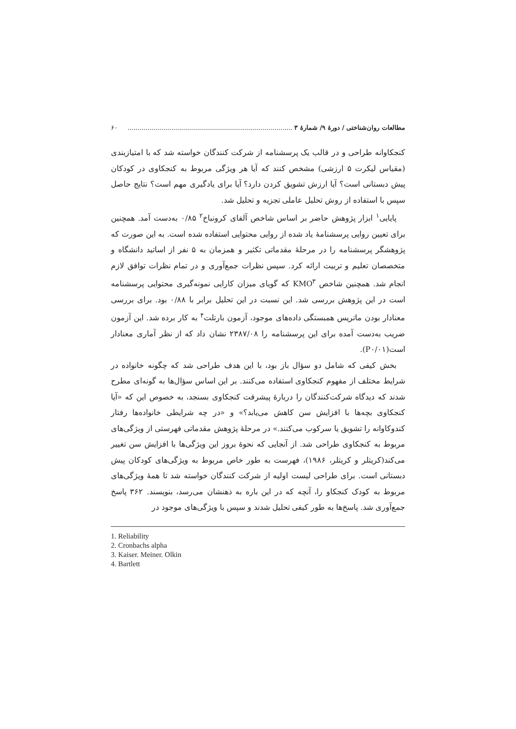مطالعات روان‌شناختی / دورۀ ۹/ شمارۀ ۳ .................................................................................. ۶۰
کنجکاوانه طراحی و در قالب یک پرسشنامه از شرکت کنندگان خواسته شد که با امتیازبندی (مقیاس لیکرت ۵ ارزشی) مشخص کنند که آیا هر ویژگی مربوط به کنجکاوی در کودکان پیش دبستانی است؟ آیا ارزش تشویق کردن دارد؟ آیا برای یادگیری مهم است؟ نتایج حاصل سپس با استفاده از روش تحلیل عاملی تجزیه و تحلیل شد.
پایایی<sup>۱</sup> ابزار پژوهش حاضر بر اساس شاخص آلفای کرونباخ<sup>۲</sup> ۰/۸۵ به‌دست آمد. همچنین برای تعیین روایی پرسشنامۀ یاد شده از روایی محتوایی استفاده شده است. به این صورت که پژوهشگر پرسشنامه را در مرحلۀ مقدماتی تکثیر و همزمان به ۵ نفر از اساتید دانشگاه و متخصصان تعلیم و تربیت ارائه کرد. سپس نظرات جمع‌آوری و در تمام نظرات توافق لازم انجام شد. همچنین شاخص KMO<sup>۳</sup> که گویای میزان کارایی نمونه‌گیری محتوایی پرسشنامه است در این پژوهش بررسی شد. این نسبت در این تحلیل برابر با ۰/۸۸ بود. برای بررسی معنادار بودن ماتریس همبستگی داده‌های موجود، آزمون بارتلت<sup>۴</sup> به کار برده شد. این آزمون ضریب به‌دست آمده برای این پرسشنامه را ۲۳۸۷/۰۸ نشان داد که از نظر آماری معنادار است(P۰/۰۱).
بخش کیفی که شامل دو سؤال باز بود، با این هدف طراحی شد که چگونه خانواده در شرایط مختلف از مفهوم کنجکاوی استفاده می‌کنند. بر این اساس سؤال‌ها به گونه‌ای مطرح شدند که دیدگاه شرکت‌کنندگان را دربارۀ پیشرفت کنجکاوی بسنجد، به خصوص این که «آیا کنجکاوی بچه‌ها با افزایش سن کاهش می‌یابد؟» و «در چه شرایطی خانواده‌ها رفتار کندوکاوانه را تشویق یا سرکوب می‌کنند.» در مرحلۀ پژوهش مقدماتی فهرستی از ویژگی‌های مربوط به کنجکاوی طراحی شد. از آنجایی که نحوۀ بروز این ویژگی‌ها با افزایش سن تغییر می‌کند(کریتلر و کریتلر، ۱۹۸۶)، فهرست به طور خاص مربوط به ویژگی‌های کودکان پیش دبستانی است. برای طراحی لیست اولیه از شرکت کنندگان خواسته شد تا همۀ ویژگی‌های مربوط به کودک کنجکاو را، آنچه که در این باره به ذهنشان می‌رسد، بنویسند. ۳۶۲ پاسخ جمع‌آوری شد. پاسخ‌ها به طور کیفی تحلیل شدند و سپس با ویژگی‌های موجود در
1. Reliability
2. Cronbachs alpha
3. Kaiser. Meiner. Olkin
4. Bartlett